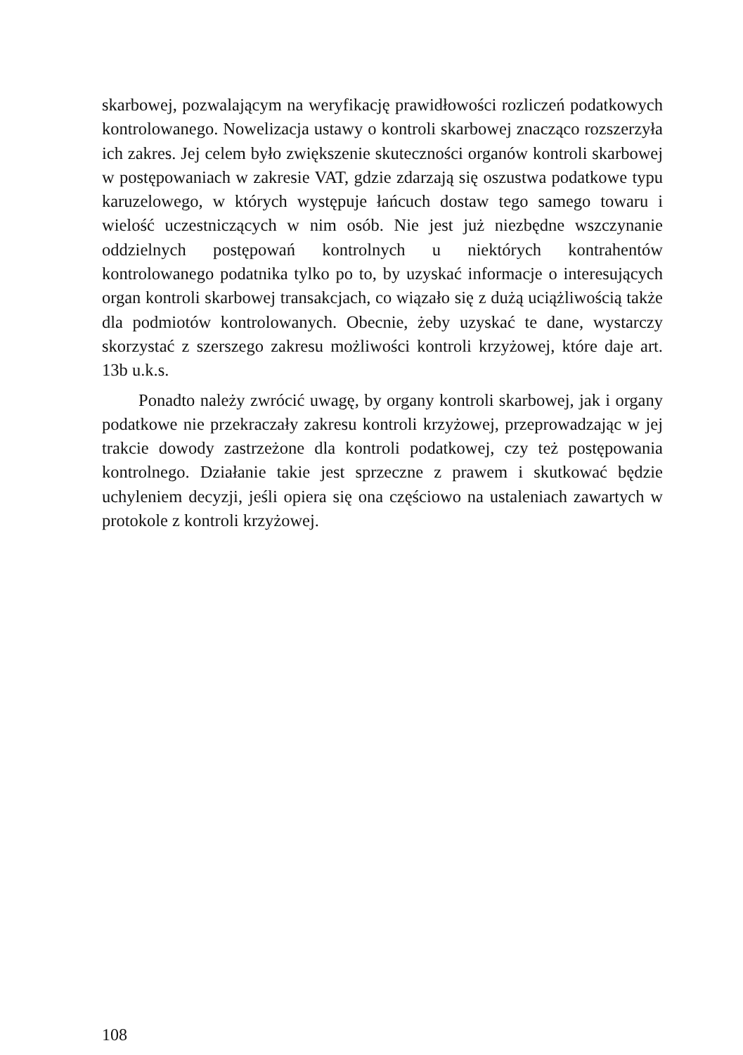skarbowej, pozwalającym na weryfikację prawidłowości rozliczeń podatkowych kontrolowanego. Nowelizacja ustawy o kontroli skarbowej znacząco rozszerzyła ich zakres. Jej celem było zwiększenie skuteczności organów kontroli skarbowej w postępowaniach w zakresie VAT, gdzie zdarzają się oszustwa podatkowe typu karuzelowego, w których występuje łańcuch dostaw tego samego towaru i wielość uczestniczących w nim osób. Nie jest już niezbędne wszczynanie oddzielnych postępowań kontrolnych u niektórych kontrahentów kontrolowanego podatnika tylko po to, by uzyskać informacje o interesujących organ kontroli skarbowej transakcjach, co wiązało się z dużą uciążliwością także dla podmiotów kontrolowanych. Obecnie, żeby uzyskać te dane, wystarczy skorzystać z szerszego zakresu możliwości kontroli krzyżowej, które daje art. 13b u.k.s.
Ponadto należy zwrócić uwagę, by organy kontroli skarbowej, jak i organy podatkowe nie przekraczały zakresu kontroli krzyżowej, przeprowadzając w jej trakcie dowody zastrzeżone dla kontroli podatkowej, czy też postępowania kontrolnego. Działanie takie jest sprzeczne z prawem i skutkować będzie uchyleniem decyzji, jeśli opiera się ona częściowo na ustaleniach zawartych w protokole z kontroli krzyżowej.
108